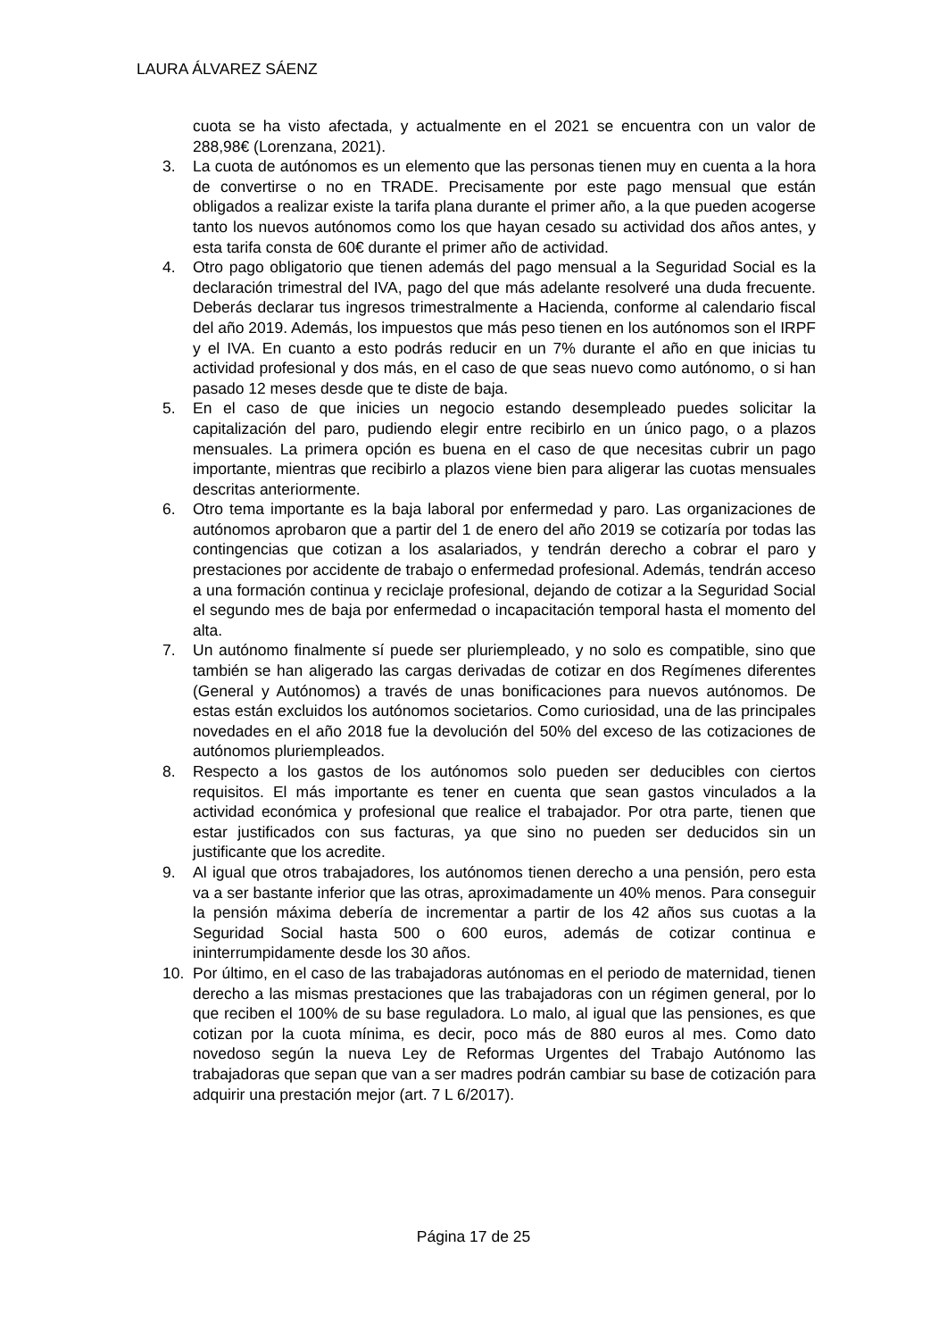LAURA ÁLVAREZ SÁENZ
cuota se ha visto afectada, y actualmente en el 2021 se encuentra con un valor de 288,98€ (Lorenzana, 2021).
3. La cuota de autónomos es un elemento que las personas tienen muy en cuenta a la hora de convertirse o no en TRADE. Precisamente por este pago mensual que están obligados a realizar existe la tarifa plana durante el primer año, a la que pueden acogerse tanto los nuevos autónomos como los que hayan cesado su actividad dos años antes, y esta tarifa consta de 60€ durante el primer año de actividad.
4. Otro pago obligatorio que tienen además del pago mensual a la Seguridad Social es la declaración trimestral del IVA, pago del que más adelante resolveré una duda frecuente. Deberás declarar tus ingresos trimestralmente a Hacienda, conforme al calendario fiscal del año 2019. Además, los impuestos que más peso tienen en los autónomos son el IRPF y el IVA. En cuanto a esto podrás reducir en un 7% durante el año en que inicias tu actividad profesional y dos más, en el caso de que seas nuevo como autónomo, o si han pasado 12 meses desde que te diste de baja.
5. En el caso de que inicies un negocio estando desempleado puedes solicitar la capitalización del paro, pudiendo elegir entre recibirlo en un único pago, o a plazos mensuales. La primera opción es buena en el caso de que necesitas cubrir un pago importante, mientras que recibirlo a plazos viene bien para aligerar las cuotas mensuales descritas anteriormente.
6. Otro tema importante es la baja laboral por enfermedad y paro. Las organizaciones de autónomos aprobaron que a partir del 1 de enero del año 2019 se cotizaría por todas las contingencias que cotizan a los asalariados, y tendrán derecho a cobrar el paro y prestaciones por accidente de trabajo o enfermedad profesional. Además, tendrán acceso a una formación continua y reciclaje profesional, dejando de cotizar a la Seguridad Social el segundo mes de baja por enfermedad o incapacitación temporal hasta el momento del alta.
7. Un autónomo finalmente sí puede ser pluriempleado, y no solo es compatible, sino que también se han aligerado las cargas derivadas de cotizar en dos Regímenes diferentes (General y Autónomos) a través de unas bonificaciones para nuevos autónomos. De estas están excluidos los autónomos societarios. Como curiosidad, una de las principales novedades en el año 2018 fue la devolución del 50% del exceso de las cotizaciones de autónomos pluriempleados.
8. Respecto a los gastos de los autónomos solo pueden ser deducibles con ciertos requisitos. El más importante es tener en cuenta que sean gastos vinculados a la actividad económica y profesional que realice el trabajador. Por otra parte, tienen que estar justificados con sus facturas, ya que sino no pueden ser deducidos sin un justificante que los acredite.
9. Al igual que otros trabajadores, los autónomos tienen derecho a una pensión, pero esta va a ser bastante inferior que las otras, aproximadamente un 40% menos. Para conseguir la pensión máxima debería de incrementar a partir de los 42 años sus cuotas a la Seguridad Social hasta 500 o 600 euros, además de cotizar continua e ininterrumpidamente desde los 30 años.
10. Por último, en el caso de las trabajadoras autónomas en el periodo de maternidad, tienen derecho a las mismas prestaciones que las trabajadoras con un régimen general, por lo que reciben el 100% de su base reguladora. Lo malo, al igual que las pensiones, es que cotizan por la cuota mínima, es decir, poco más de 880 euros al mes. Como dato novedoso según la nueva Ley de Reformas Urgentes del Trabajo Autónomo las trabajadoras que sepan que van a ser madres podrán cambiar su base de cotización para adquirir una prestación mejor (art. 7 L 6/2017).
Página 17 de 25